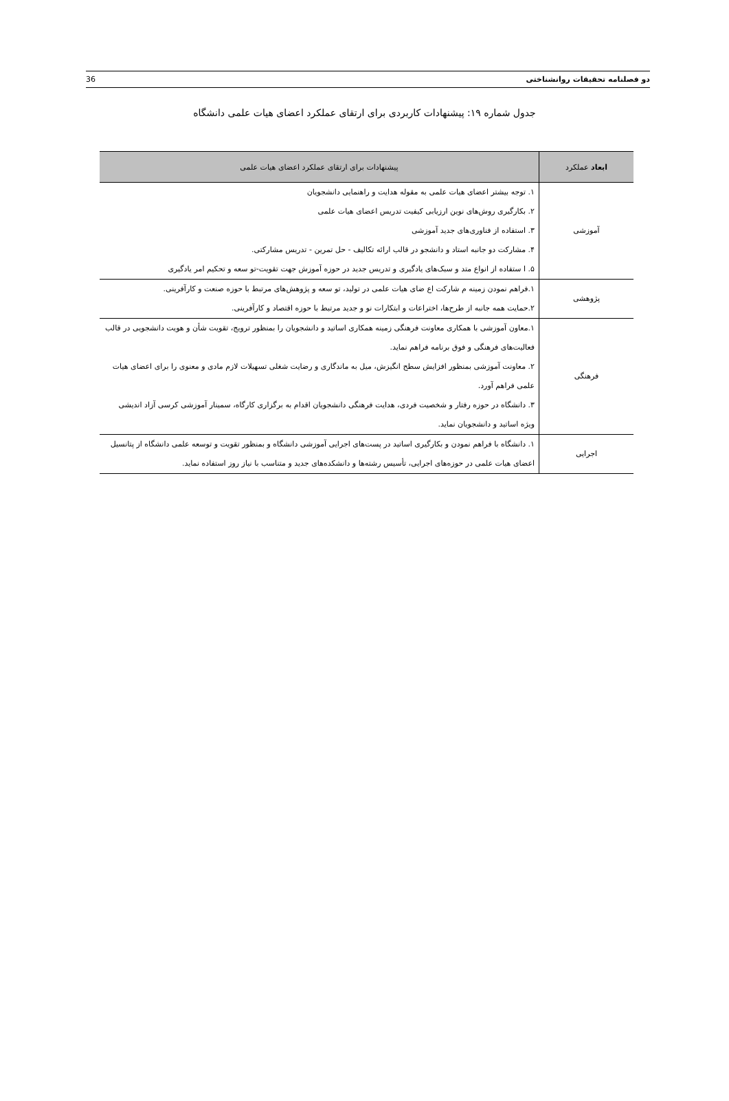36 دو فصلنامه تحقیقات روانشناختی
جدول شماره ۱۹: پیشنهادات کاربردی برای ارتقای عملکرد اعضای هیات علمی دانشگاه
| ابعاد عملکرد | پیشنهادات برای ارتقای عملکرد اعضای هیات علمی |
| --- | --- |
| آموزشی | ۱. توجه بیشتر اعضای هیات علمی به مقوله هدایت و راهنمایی دانشجویان ۲. بکارگیری روش‌های نوین ارزیابی کیفیت تدریس اعضای هیات علمی ۳. استفاده از فناوری‌های جدید آموزشی ۴. مشارکت دو جانبه استاد و دانشجو در قالب ارائه تکالیف - حل تمرین - تدریس مشارکتی. ۵. ا ستفاده از انواع متد و سبک‌های یادگیری و تدریس جدید در حوزه آموزش جهت تقویت-تو سعه و تحکیم امر یادگیری |
| پژوهشی | ۱.فراهم نمودن زمینه م شارکت اع ضای هیات علمی در تولید، تو سعه و پژوهش‌های مرتبط با حوزه صنعت و کارآفرینی. ۲.حمایت همه جانبه از طرح‌ها، اختراعات و ابتکارات نو و جدید مرتبط با حوزه اقتصاد و کارآفرینی. |
| فرهنگی | ۱.معاون آموزشی با همکاری معاونت فرهنگی زمینه همکاری اساتید و دانشجویان را بمنظور ترویج، تقویت شأن و هویت دانشجویی در قالب فعالیت‌های فرهنگی و فوق برنامه فراهم نماید. ۲. معاونت آموزشی بمنظور افزایش سطح انگیزش، میل به ماندگاری و رضایت شغلی تسهیلات لازم مادی و معنوی را برای اعضای هیات علمی فراهم آورد. ۳. دانشگاه در حوزه رفتار و شخصیت فردی، هدایت فرهنگی دانشجویان اقدام به برگزاری کارگاه، سمینار آموزشی کرسی آزاد اندیشی ویژه اساتید و دانشجویان نماید. |
| اجرایی | ۱. دانشگاه با فراهم نمودن و بکارگیری اساتید در پست‌های اجرایی آموزشی دانشگاه و بمنظور تقویت و توسعه علمی دانشگاه از پتانسیل اعضای هیات علمی در حوزه‌های اجرایی، تأسیس رشته‌ها و دانشکده‌های جدید و متناسب با نیاز روز استفاده نماید. |